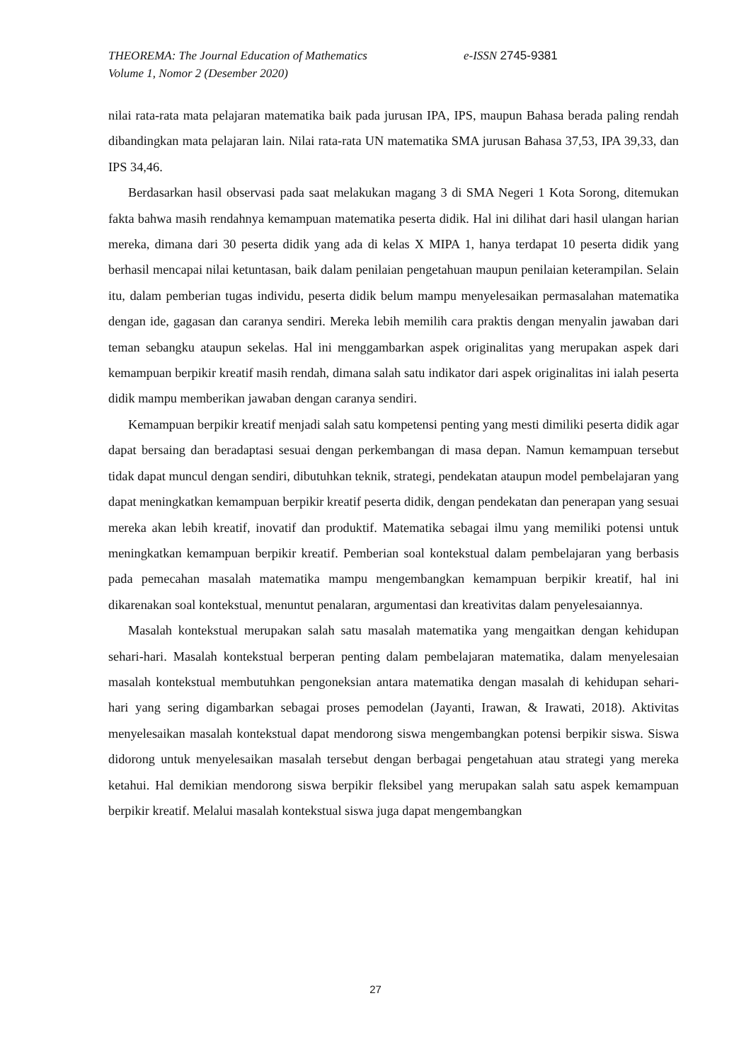THEOREMA: The Journal Education of Mathematics
Volume 1, Nomor 2 (Desember 2020)
e-ISSN 2745-9381
nilai rata-rata mata pelajaran matematika baik pada jurusan IPA, IPS, maupun Bahasa berada paling rendah dibandingkan mata pelajaran lain. Nilai rata-rata UN matematika SMA jurusan Bahasa 37,53, IPA 39,33, dan IPS 34,46.
Berdasarkan hasil observasi pada saat melakukan magang 3 di SMA Negeri 1 Kota Sorong, ditemukan fakta bahwa masih rendahnya kemampuan matematika peserta didik. Hal ini dilihat dari hasil ulangan harian mereka, dimana dari 30 peserta didik yang ada di kelas X MIPA 1, hanya terdapat 10 peserta didik yang berhasil mencapai nilai ketuntasan, baik dalam penilaian pengetahuan maupun penilaian keterampilan. Selain itu, dalam pemberian tugas individu, peserta didik belum mampu menyelesaikan permasalahan matematika dengan ide, gagasan dan caranya sendiri. Mereka lebih memilih cara praktis dengan menyalin jawaban dari teman sebangku ataupun sekelas. Hal ini menggambarkan aspek originalitas yang merupakan aspek dari kemampuan berpikir kreatif masih rendah, dimana salah satu indikator dari aspek originalitas ini ialah peserta didik mampu memberikan jawaban dengan caranya sendiri.
Kemampuan berpikir kreatif menjadi salah satu kompetensi penting yang mesti dimiliki peserta didik agar dapat bersaing dan beradaptasi sesuai dengan perkembangan di masa depan. Namun kemampuan tersebut tidak dapat muncul dengan sendiri, dibutuhkan teknik, strategi, pendekatan ataupun model pembelajaran yang dapat meningkatkan kemampuan berpikir kreatif peserta didik, dengan pendekatan dan penerapan yang sesuai mereka akan lebih kreatif, inovatif dan produktif. Matematika sebagai ilmu yang memiliki potensi untuk meningkatkan kemampuan berpikir kreatif. Pemberian soal kontekstual dalam pembelajaran yang berbasis pada pemecahan masalah matematika mampu mengembangkan kemampuan berpikir kreatif, hal ini dikarenakan soal kontekstual, menuntut penalaran, argumentasi dan kreativitas dalam penyelesaiannya.
Masalah kontekstual merupakan salah satu masalah matematika yang mengaitkan dengan kehidupan sehari-hari. Masalah kontekstual berperan penting dalam pembelajaran matematika, dalam menyelesaian masalah kontekstual membutuhkan pengoneksian antara matematika dengan masalah di kehidupan sehari-hari yang sering digambarkan sebagai proses pemodelan (Jayanti, Irawan, & Irawati, 2018). Aktivitas menyelesaikan masalah kontekstual dapat mendorong siswa mengembangkan potensi berpikir siswa. Siswa didorong untuk menyelesaikan masalah tersebut dengan berbagai pengetahuan atau strategi yang mereka ketahui. Hal demikian mendorong siswa berpikir fleksibel yang merupakan salah satu aspek kemampuan berpikir kreatif. Melalui masalah kontekstual siswa juga dapat mengembangkan
27